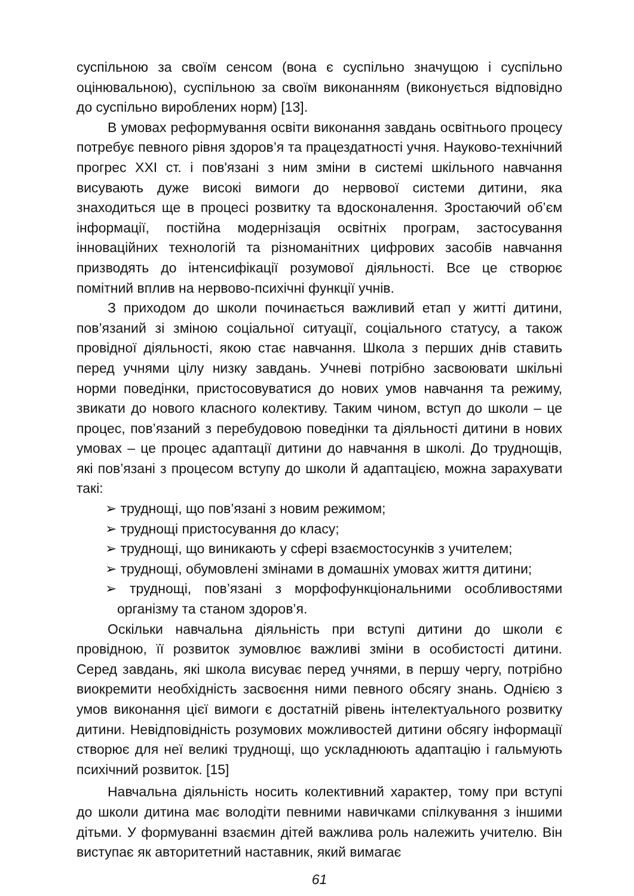суспільною за своїм сенсом (вона є суспільно значущою і суспільно оцінювальною), суспільною за своїм виконанням (виконується відповідно до суспільно вироблених норм) [13].
В умовах реформування освіти виконання завдань освітнього процесу потребує певного рівня здоров’я та працездатності учня. Науково-технічний прогрес XXI ст. і пов'язані з ним зміни в системі шкільного навчання висувають дуже високі вимоги до нервової системи дитини, яка знаходиться ще в процесі розвитку та вдосконалення. Зростаючий об’єм інформації, постійна модернізація освітніх програм, застосування інноваційних технологій та різноманітних цифрових засобів навчання призводять до інтенсифікації розумової діяльності. Все це створює помітний вплив на нервово-психічні функції учнів.
З приходом до школи починається важливий етап у житті дитини, пов’язаний зі зміною соціальної ситуації, соціального статусу, а також провідної діяльності, якою стає навчання. Школа з перших днів ставить перед учнями цілу низку завдань. Учневі потрібно засвоювати шкільні норми поведінки, пристосовуватися до нових умов навчання та режиму, звикати до нового класного колективу. Таким чином, вступ до школи – це процес, пов’язаний з перебудовою поведінки та діяльності дитини в нових умовах – це процес адаптації дитини до навчання в школі. До труднощів, які пов’язані з процесом вступу до школи й адаптацією, можна зарахувати такі:
➢ труднощі, що пов’язані з новим режимом;
➢ труднощі пристосування до класу;
➢ труднощі, що виникають у сфері взаємостосунків з учителем;
➢ труднощі, обумовлені змінами в домашніх умовах життя дитини;
➢ труднощі, пов’язані з морфофункціональними особливостями організму та станом здоров’я.
Оскільки навчальна діяльність при вступі дитини до школи є провідною, її розвиток зумовлює важливі зміни в особистості дитини. Серед завдань, які школа висуває перед учнями, в першу чергу, потрібно виокремити необхідність засвоєння ними певного обсягу знань. Однією з умов виконання цієї вимоги є достатній рівень інтелектуального розвитку дитини. Невідповідність розумових можливостей дитини обсягу інформації створює для неї великі труднощі, що ускладнюють адаптацію і гальмують психічний розвиток. [15]
Навчальна діяльність носить колективний характер, тому при вступі до школи дитина має володіти певними навичками спілкування з іншими дітьми. У формуванні взаємин дітей важлива роль належить учителю. Він виступає як авторитетний наставник, який вимагає
61